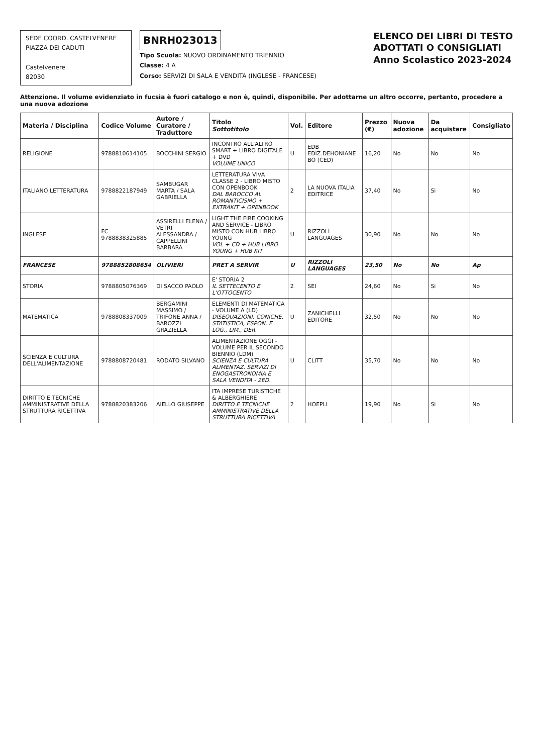SEDE COORD. CASTELVENERE
PIAZZA DEI CADUTI
Castelvenere
82030
BNRH023013
Tipo Scuola: NUOVO ORDINAMENTO TRIENNIO
Classe: 4 A
Corso: SERVIZI DI SALA E VENDITA (INGLESE - FRANCESE)
ELENCO DEI LIBRI DI TESTO
ADOTTATI O CONSIGLIATI
Anno Scolastico 2023-2024
Attenzione. Il volume evidenziato in fucsia è fuori catalogo e non è, quindi, disponibile. Per adottarne un altro occorre, pertanto, procedere a una nuova adozione
| Materia / Disciplina | Codice Volume | Autore / Curatore / Traduttore | Titolo Sottotitolo | Vol. | Editore | Prezzo (€) | Nuova adozione | Da acquistare | Consigliato |
| --- | --- | --- | --- | --- | --- | --- | --- | --- | --- |
| RELIGIONE | 9788810614105 | BOCCHINI SERGIO | INCONTRO ALL'ALTRO SMART + LIBRO DIGITALE + DVD VOLUME UNICO | U | EDB EDIZ.DEHONIANE BO (CED) | 16,20 | No | No | No |
| ITALIANO LETTERATURA | 9788822187949 | SAMBUGAR MARTA / SALA GABRIELLA | LETTERATURA VIVA CLASSE 2 - LIBRO MISTO CON OPENBOOK DAL BAROCCO AL ROMANTICISMO + EXTRAKIT + OPENBOOK | 2 | LA NUOVA ITALIA EDITRICE | 37,40 | No | Si | No |
| INGLESE | FC 9788838325885 | ASSIRELLI ELENA / VETRI ALESSANDRA / CAPPELLINI BARBARA | LIGHT THE FIRE COOKING AND SERVICE - LIBRO MISTO CON HUB LIBRO YOUNG VOL + CD + HUB LIBRO YOUNG + HUB KIT | U | RIZZOLI LANGUAGES | 30,90 | No | No | No |
| FRANCESE | 9788852808654 | OLIVIERI | PRET A SERVIR | U | RIZZOLI LANGUAGES | 23,50 | No | No | Ap |
| STORIA | 9788805076369 | DI SACCO PAOLO | E' STORIA 2 IL SETTECENTO E L'OTTOCENTO | 2 | SEI | 24,60 | No | Si | No |
| MATEMATICA | 9788808337009 | BERGAMINI MASSIMO / TRIFONE ANNA / BAROZZI GRAZIELLA | ELEMENTI DI MATEMATICA - VOLUME A (LD) DISEQUAZIONI, CONICHE, STATISTICA, ESPON. E LOG., LIM., DER. | U | ZANICHELLI EDITORE | 32,50 | No | No | No |
| SCIENZA E CULTURA DELL'ALIMENTAZIONE | 9788808720481 | RODATO SILVANO | ALIMENTAZIONE OGGI - VOLUME PER IL SECONDO BIENNIO (LDM) SCIENZA E CULTURA ALIMENTAZ. SERVIZI DI ENOGASTRONOMIA E SALA VENDITA - 2ED. | U | CLITT | 35,70 | No | No | No |
| DIRITTO E TECNICHE AMMINISTRATIVE DELLA STRUTTURA RICETTIVA | 9788820383206 | AIELLO GIUSEPPE | ITA IMPRESE TURISTICHE & ALBERGHIERE DIRITTO E TECNICHE AMMINISTRATIVE DELLA STRUTTURA RICETTIVA | 2 | HOEPLI | 19,90 | No | Si | No |